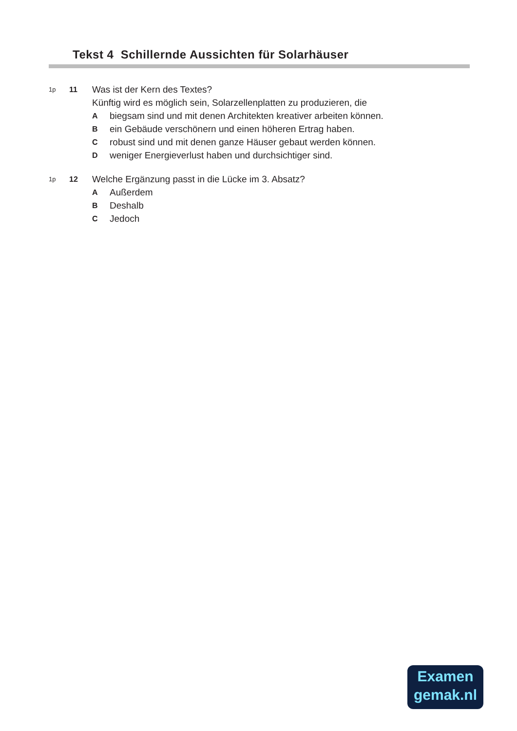Tekst 4 Schillernde Aussichten für Solarhäuser
1p
11
Was ist der Kern des Textes?
Künftig wird es möglich sein, Solarzellenplatten zu produzieren, die
Abiegsam sind und mit denen Architekten kreativer arbeiten können.
Bein Gebäude verschönern und einen höheren Ertrag haben.
Crobust sind und mit denen ganze Häuser gebaut werden können.
Dweniger Energieverlust haben und durchsichtiger sind.
1p
12
Welche Ergänzung passt in die Lücke im 3. Absatz?
A Außerdem
B Deshalb
C Jedoch
Examen
gemak.nl